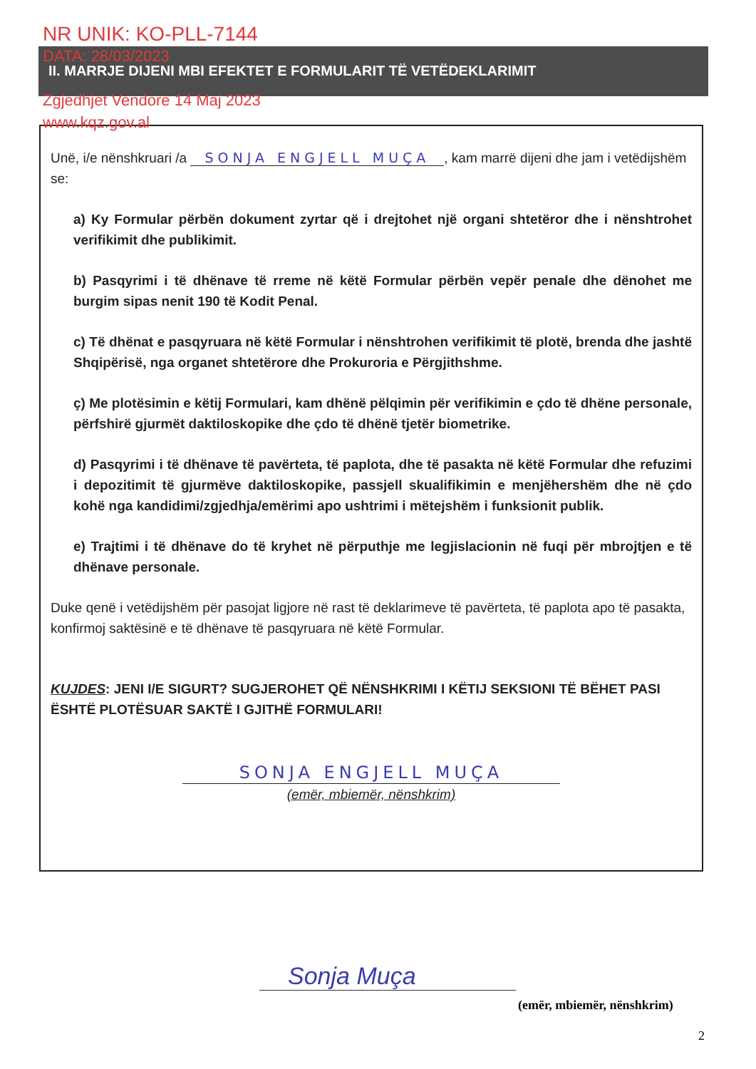NR UNIK: KO-PLL-7144
DATA: 28/03/2023
Zgjedhjet Vendore 14 Maj 2023
www.kqz.gov.al
II. MARRJE DIJENI MBI EFEKTET E FORMULARIT TË VETËDEKLARIMIT
Unë, i/e nënshkruari /a SONJA ENGJELL MUÇA, kam marrë dijeni dhe jam i vetëdijshëm se:
a) Ky Formular përbën dokument zyrtar që i drejtohet një organi shtetëror dhe i nënshtrohet verifikimit dhe publikimit.
b) Pasqyrimi i të dhënave të rreme në këtë Formular përbën vepër penale dhe dënohet me burgim sipas nenit 190 të Kodit Penal.
c) Të dhënat e pasqyruara në këtë Formular i nënshtrohen verifikimit të plotë, brenda dhe jashtë Shqipërisë, nga organet shtetërore dhe Prokuroria e Përgjithshme.
ç) Me plotësimin e këtij Formulari, kam dhënë pëlqimin për verifikimin e çdo të dhëne personale, përfshirë gjurmët daktiloskopike dhe çdo të dhënë tjetër biometrike.
d) Pasqyrimi i të dhënave të pavërteta, të paplota, dhe të pasakta në këtë Formular dhe refuzimi i depozitimit të gjurmëve daktiloskopike, passjell skualifikimin e menjëhershëm dhe në çdo kohë nga kandidimi/zgjedhja/emërimi apo ushtrimi i mëtejshëm i funksionit publik.
e) Trajtimi i të dhënave do të kryhet në përputhje me legjislacionin në fuqi për mbrojtjen e të dhënave personale.
Duke qenë i vetëdijshëm për pasojat ligjore në rast të deklarimeve të pavërteta, të paplota apo të pasakta, konfirmoj saktësinë e të dhënave të pasqyruara në këtë Formular.
KUJDES: JENI I/E SIGURT? SUGJEROHET QË NËNSHKRIMI I KËTIJ SEKSIONI TË BËHET PASI ËSHTË PLOTËSUAR SAKTË I GJITHË FORMULARI!
SONJA ENGJELL MUÇA
(emër, mbiemër, nënshkrim)
Sonja Muça
(emër, mbiemër, nënshkrim)
2